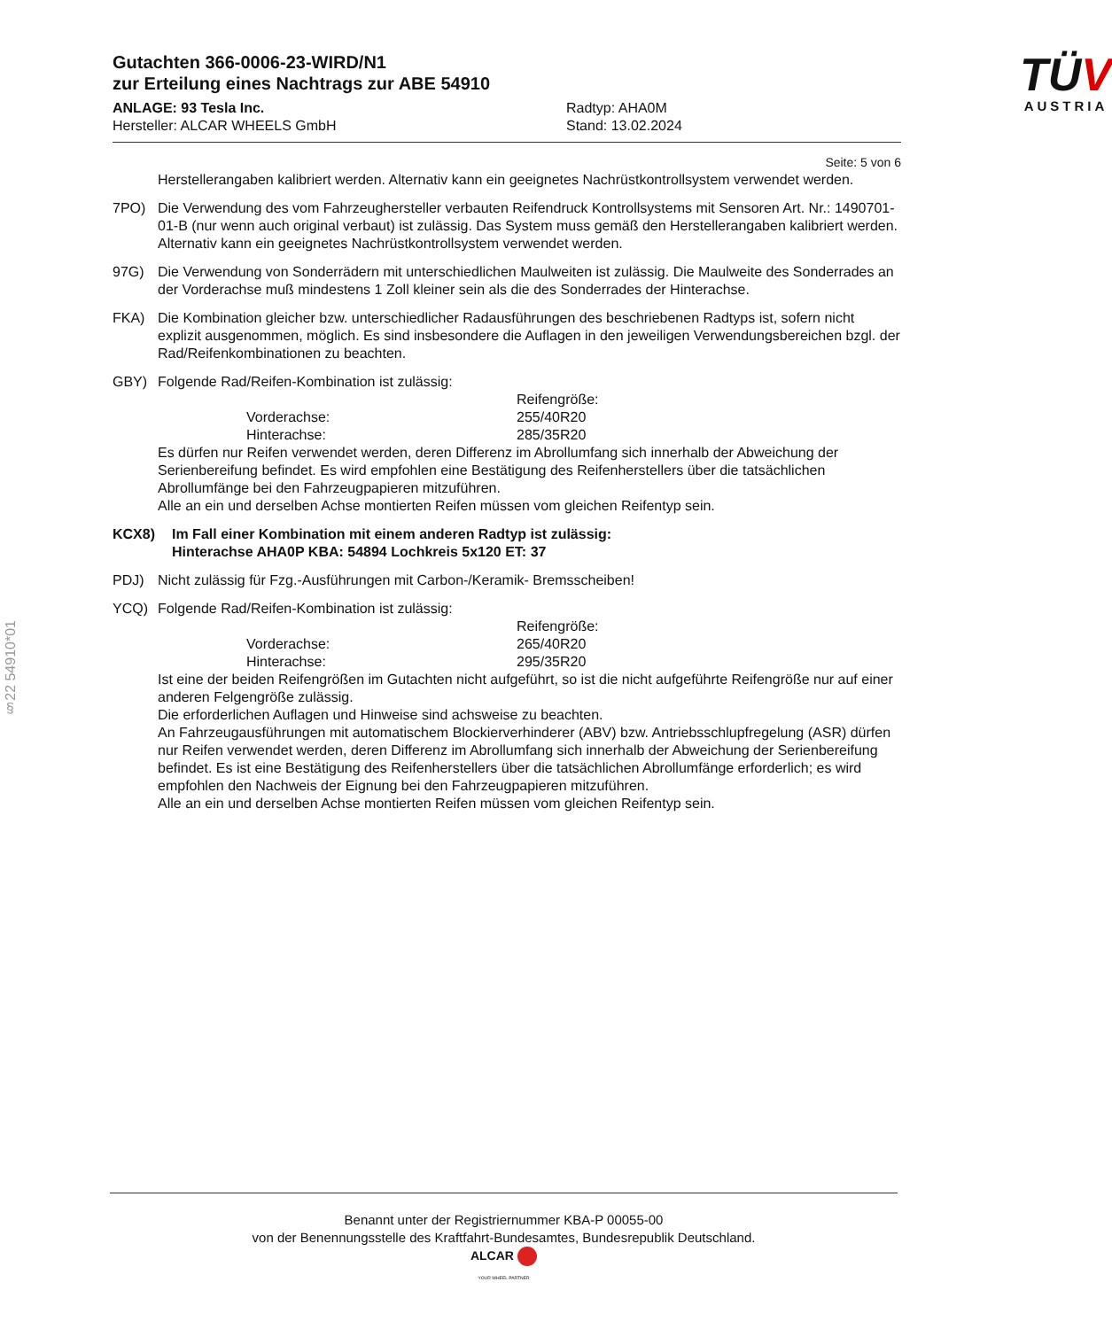§22 54910*01
Gutachten 366-0006-23-WIRD/N1
zur Erteilung eines Nachtrags zur ABE 54910
ANLAGE: 93 Tesla Inc.
Hersteller: ALCAR WHEELS GmbH
Radtyp: AHA0M
Stand: 13.02.2024
TÜV
AUSTRIA
Seite: 5 von 6
Herstellerangaben kalibriert werden. Alternativ kann ein geeignetes Nachrüstkontrollsystem verwendet werden.
7PO) Die Verwendung des vom Fahrzeughersteller verbauten Reifendruck Kontrollsystems mit Sensoren Art. Nr.: 1490701-01-B (nur wenn auch original verbaut) ist zulässig. Das System muss gemäß den Herstellerangaben kalibriert werden. Alternativ kann ein geeignetes Nachrüstkontrollsystem verwendet werden.
97G) Die Verwendung von Sonderrädern mit unterschiedlichen Maulweiten ist zulässig. Die Maulweite des Sonderrades an der Vorderachse muß mindestens 1 Zoll kleiner sein als die des Sonderrades der Hinterachse.
FKA) Die Kombination gleicher bzw. unterschiedlicher Radausführungen des beschriebenen Radtyps ist, sofern nicht explizit ausgenommen, möglich. Es sind insbesondere die Auflagen in den jeweiligen Verwendungsbereichen bzgl. der Rad/Reifenkombinationen zu beachten.
GBY) Folgende Rad/Reifen-Kombination ist zulässig:
Reifengröße: Vorderachse: 255/40R20 Hinterachse: 285/35R20
Es dürfen nur Reifen verwendet werden, deren Differenz im Abrollumfang sich innerhalb der Abweichung der Serienbereifung befindet. Es wird empfohlen eine Bestätigung des Reifenherstellers über die tatsächlichen Abrollumfänge bei den Fahrzeugpapieren mitzuführen.
Alle an ein und derselben Achse montierten Reifen müssen vom gleichen Reifentyp sein.
KCX8) Im Fall einer Kombination mit einem anderen Radtyp ist zulässig:
Hinterachse AHA0P KBA: 54894 Lochkreis 5x120 ET: 37
PDJ) Nicht zulässig für Fzg.-Ausführungen mit Carbon-/Keramik- Bremsscheiben!
YCQ) Folgende Rad/Reifen-Kombination ist zulässig:
Reifengröße: Vorderachse: 265/40R20 Hinterachse: 295/35R20
Ist eine der beiden Reifengrößen im Gutachten nicht aufgeführt, so ist die nicht aufgeführte Reifengröße nur auf einer anderen Felgengröße zulässig.
Die erforderlichen Auflagen und Hinweise sind achsweise zu beachten.
An Fahrzeugausführungen mit automatischem Blockierverhinderer (ABV) bzw. Antriebsschlupfregelung (ASR) dürfen nur Reifen verwendet werden, deren Differenz im Abrollumfang sich innerhalb der Abweichung der Serienbereifung befindet. Es ist eine Bestätigung des Reifenherstellers über die tatsächlichen Abrollumfänge erforderlich; es wird empfohlen den Nachweis der Eignung bei den Fahrzeugpapieren mitzuführen.
Alle an ein und derselben Achse montierten Reifen müssen vom gleichen Reifentyp sein.
Benannt unter der Registriernummer KBA-P 00055-00
von der Benennungsstelle des Kraftfahrt-Bundesamtes, Bundesrepublik Deutschland.
ALCAR
YOUR WHEEL PARTNER